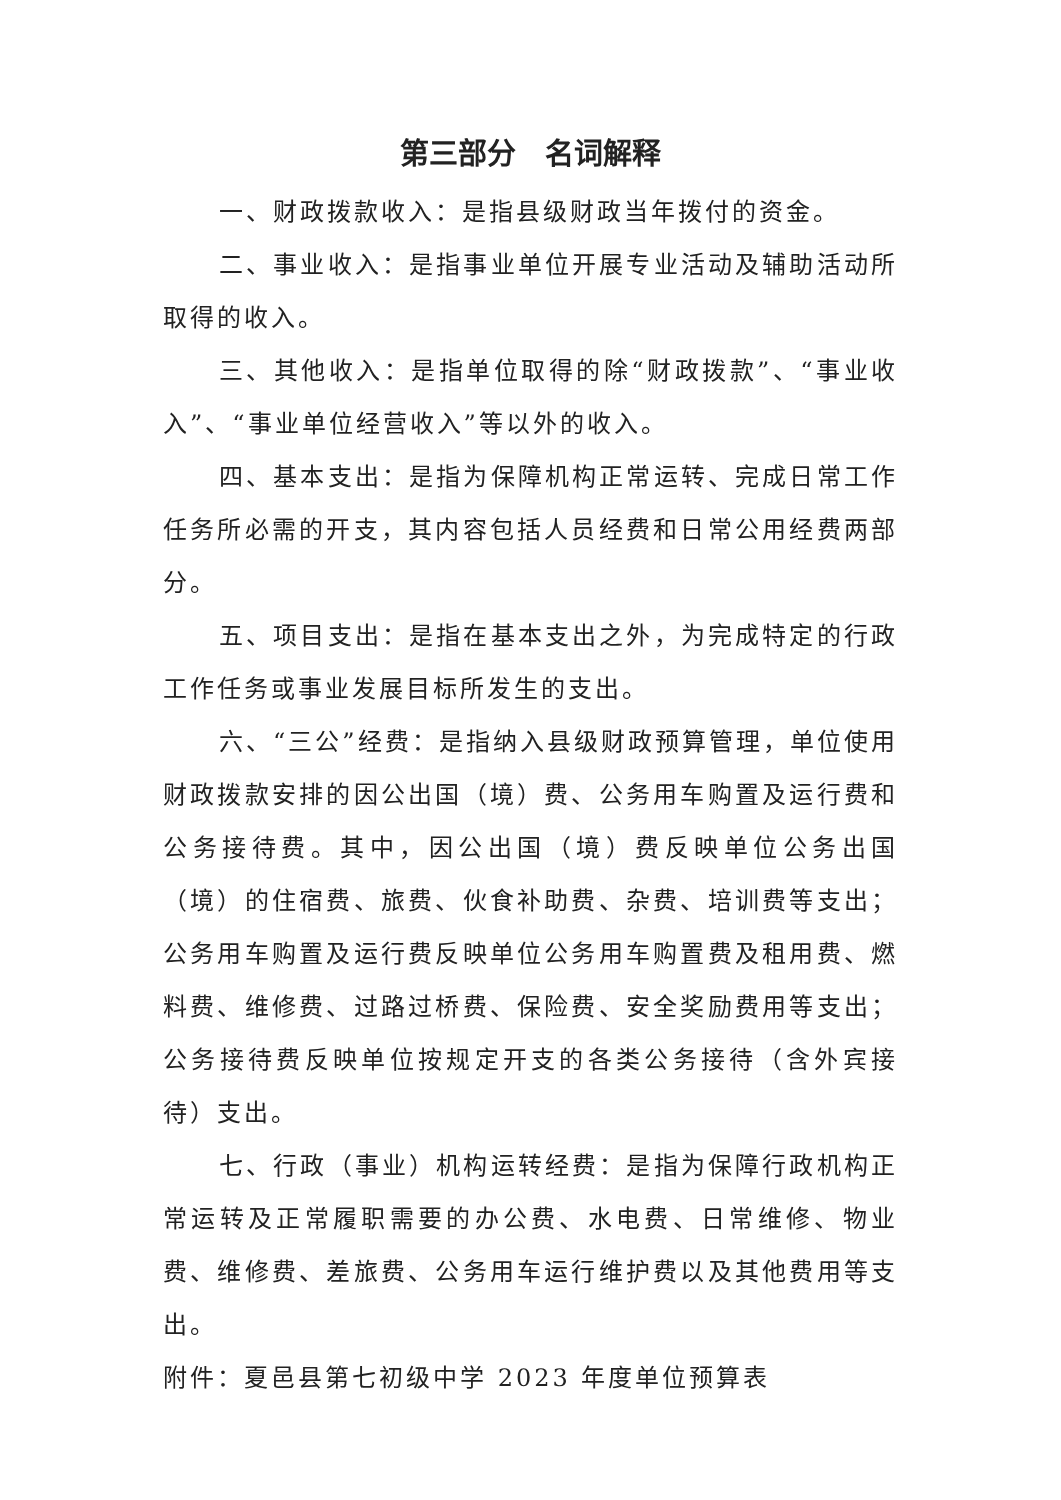第三部分　名词解释
一、财政拨款收入：是指县级财政当年拨付的资金。
二、事业收入：是指事业单位开展专业活动及辅助活动所取得的收入。
三、其他收入：是指单位取得的除“财政拨款”、“事业收入”、“事业单位经营收入”等以外的收入。
四、基本支出：是指为保障机构正常运转、完成日常工作任务所必需的开支，其内容包括人员经费和日常公用经费两部分。
五、项目支出：是指在基本支出之外，为完成特定的行政工作任务或事业发展目标所发生的支出。
六、“三公”经费：是指纳入县级财政预算管理，单位使用财政拨款安排的因公出国（境）费、公务用车购置及运行费和公务接待费。其中，因公出国（境）费反映单位公务出国（境）的住宿费、旅费、伙食补助费、杂费、培训费等支出；公务用车购置及运行费反映单位公务用车购置费及租用费、燃料费、维修费、过路过桥费、保险费、安全奖励费用等支出；公务接待费反映单位按规定开支的各类公务接待（含外宾接待）支出。
七、行政（事业）机构运转经费：是指为保障行政机构正常运转及正常履职需要的办公费、水电费、日常维修、物业费、维修费、差旅费、公务用车运行维护费以及其他费用等支出。
附件：夏邑县第七初级中学 2023 年度单位预算表